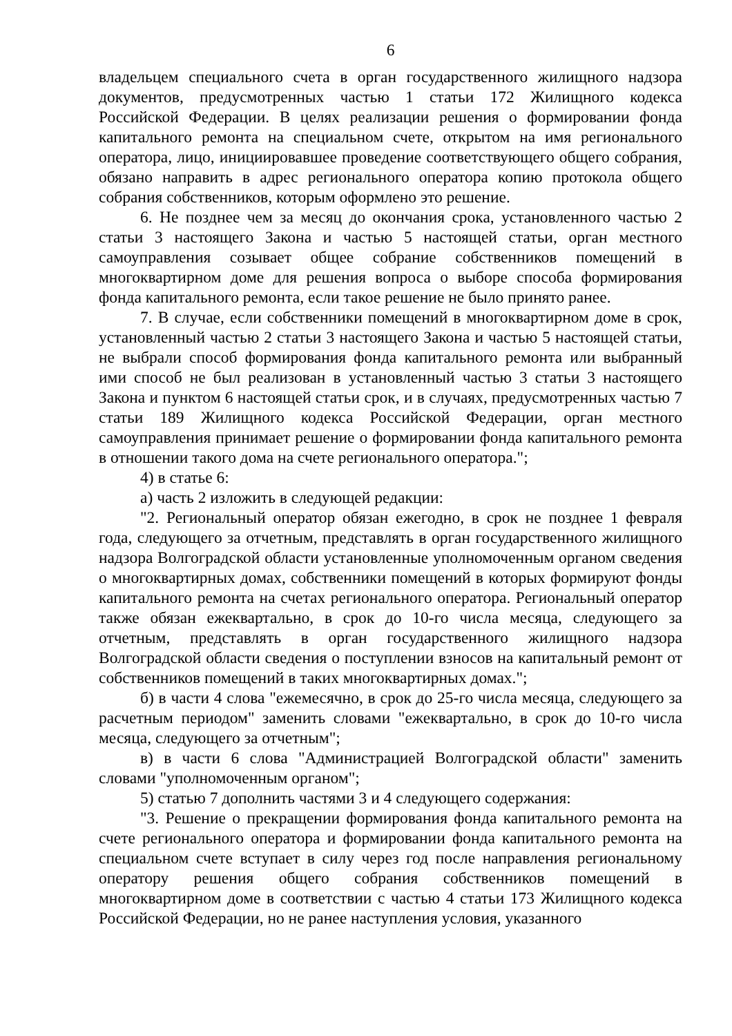6
владельцем специального счета в орган государственного жилищного надзора документов, предусмотренных частью 1 статьи 172 Жилищного кодекса Российской Федерации. В целях реализации решения о формировании фонда капитального ремонта на специальном счете, открытом на имя регионального оператора, лицо, инициировавшее проведение соответствующего общего собрания, обязано направить в адрес регионального оператора копию протокола общего собрания собственников, которым оформлено это решение.
6. Не позднее чем за месяц до окончания срока, установленного частью 2 статьи 3 настоящего Закона и частью 5 настоящей статьи, орган местного самоуправления созывает общее собрание собственников помещений в многоквартирном доме для решения вопроса о выборе способа формирования фонда капитального ремонта, если такое решение не было принято ранее.
7. В случае, если собственники помещений в многоквартирном доме в срок, установленный частью 2 статьи 3 настоящего Закона и частью 5 настоящей статьи, не выбрали способ формирования фонда капитального ремонта или выбранный ими способ не был реализован в установленный частью 3 статьи 3 настоящего Закона и пунктом 6 настоящей статьи срок, и в случаях, предусмотренных частью 7 статьи 189 Жилищного кодекса Российской Федерации, орган местного самоуправления принимает решение о формировании фонда капитального ремонта в отношении такого дома на счете регионального оператора.";
4) в статье 6:
а) часть 2 изложить в следующей редакции:
"2. Региональный оператор обязан ежегодно, в срок не позднее 1 февраля года, следующего за отчетным, представлять в орган государственного жилищного надзора Волгоградской области установленные уполномоченным органом сведения о многоквартирных домах, собственники помещений в которых формируют фонды капитального ремонта на счетах регионального оператора. Региональный оператор также обязан ежеквартально, в срок до 10-го числа месяца, следующего за отчетным, представлять в орган государственного жилищного надзора Волгоградской области сведения о поступлении взносов на капитальный ремонт от собственников помещений в таких многоквартирных домах.";
б) в части 4 слова "ежемесячно, в срок до 25-го числа месяца, следующего за расчетным периодом" заменить словами "ежеквартально, в срок до 10-го числа месяца, следующего за отчетным";
в) в части 6 слова "Администрацией Волгоградской области" заменить словами "уполномоченным органом";
5) статью 7 дополнить частями 3 и 4 следующего содержания:
"3. Решение о прекращении формирования фонда капитального ремонта на счете регионального оператора и формировании фонда капитального ремонта на специальном счете вступает в силу через год после направления региональному оператору решения общего собрания собственников помещений в многоквартирном доме в соответствии с частью 4 статьи 173 Жилищного кодекса Российской Федерации, но не ранее наступления условия, указанного